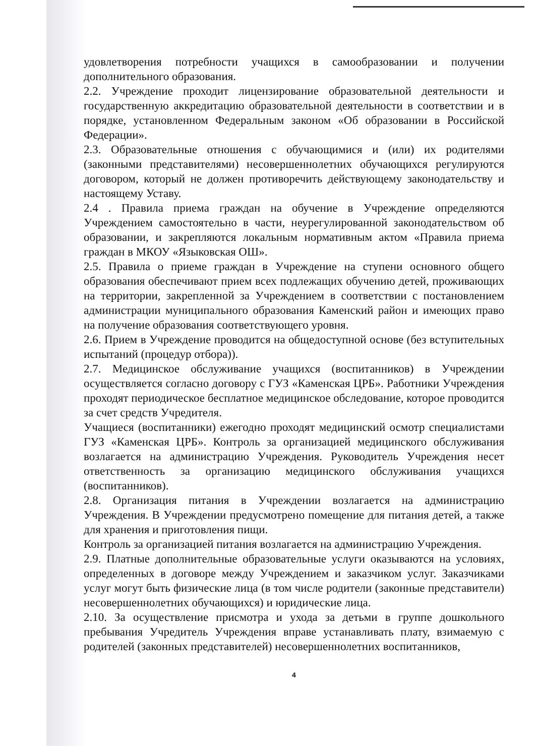удовлетворения потребности учащихся в самообразовании и получении дополнительного образования.
2.2. Учреждение проходит лицензирование образовательной деятельности и государственную аккредитацию образовательной деятельности в соответствии и в порядке, установленном Федеральным законом «Об образовании в Российской Федерации».
2.3. Образовательные отношения с обучающимися и (или) их родителями (законными представителями) несовершеннолетних обучающихся регулируются договором, который не должен противоречить действующему законодательству и настоящему Уставу.
2.4 . Правила приема граждан на обучение в Учреждение определяются Учреждением самостоятельно в части, неурегулированной законодательством об образовании, и закрепляются локальным нормативным актом «Правила приема граждан в МКОУ «Языковская ОШ».
2.5. Правила о приеме граждан в Учреждение на ступени основного общего образования обеспечивают прием всех подлежащих обучению детей, проживающих на территории, закрепленной за Учреждением в соответствии с постановлением администрации муниципального образования Каменский район и имеющих право на получение образования соответствующего уровня.
2.6. Прием в Учреждение проводится на общедоступной основе (без вступительных испытаний (процедур отбора)).
2.7. Медицинское обслуживание учащихся (воспитанников) в Учреждении осуществляется согласно договору с ГУЗ «Каменская ЦРБ». Работники Учреждения проходят периодическое бесплатное медицинское обследование, которое проводится за счет средств Учредителя.
Учащиеся (воспитанники) ежегодно проходят медицинский осмотр специалистами ГУЗ «Каменская ЦРБ». Контроль за организацией медицинского обслуживания возлагается на администрацию Учреждения. Руководитель Учреждения несет ответственность за организацию медицинского обслуживания учащихся (воспитанников).
2.8. Организация питания в Учреждении возлагается на администрацию Учреждения. В Учреждении предусмотрено помещение для питания детей, а также для хранения и приготовления пищи.
Контроль за организацией питания возлагается на администрацию Учреждения.
2.9. Платные дополнительные образовательные услуги оказываются на условиях, определенных в договоре между Учреждением и заказчиком услуг. Заказчиками услуг могут быть физические лица (в том числе родители (законные представители) несовершеннолетних обучающихся) и юридические лица.
2.10. За осуществление присмотра и ухода за детьми в группе дошкольного пребывания Учредитель Учреждения вправе устанавливать плату, взимаемую с родителей (законных представителей) несовершеннолетних воспитанников,
4